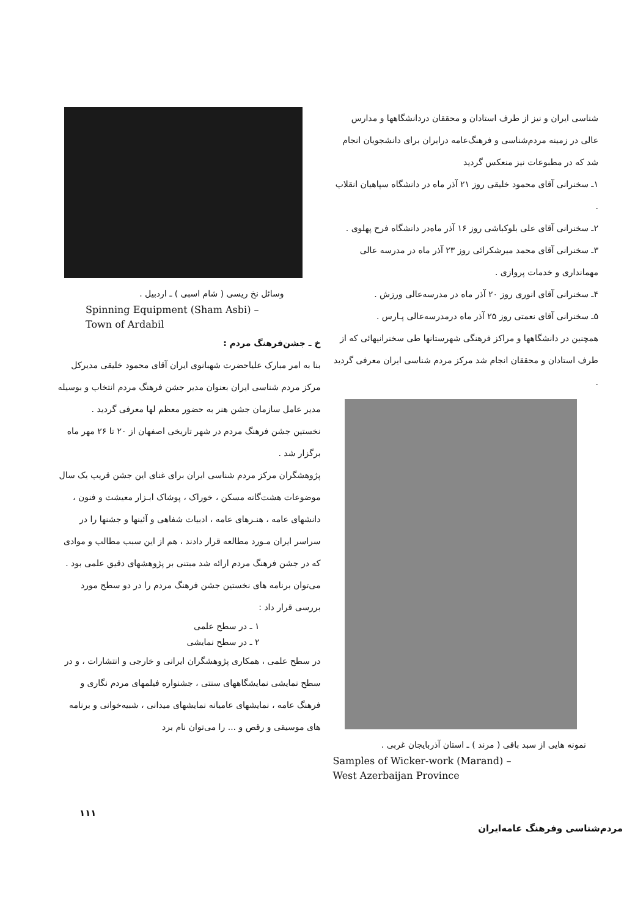شناسی ایران و نیز از طرف استادان و محققان دردانشگاهها و مدارس عالی در زمینه‌ مردم‌شناسی و فرهنگ‌عامه درایران برای دانشجویان انجام شد که در مطبوعات نیز منعکس گردید
۱ـ سخنرانی آقای محمود خلیقی روز ۲۱ آذر ماه در دانشگاه سپاهیان انقلاب .
۲ـ سخنرانی آقای علی بلوکباشی روز ۱۶ آذر ماه‌در دانشگاه فرح پهلوی .
۳ـ سخنرانی آقای محمد میرشکرائی روز ۲۳ آذر ماه در مدرسه عالی مهمانداری و خدمات پروازی .
۴ـ سخنرانی آقای انوری روز ۲۰ آذر ماه در مدرسه‌عالی ورزش .
۵ـ سخنرانی آقای نعمتی روز ۲۵ آذر ماه درمدرسه‌عالی پـارس .
همچنین در دانشگاهها و مراکز فرهنگی شهرستانها طی سخنرانیهائی که از طرف استادان و محققان انجام شد مرکز مردم شناسی ایران معرفی گردید .
نمونه هایی از سبد بافی ( مرند ) ـ استان آذربایجان غربی .
Samples of Wicker-work (Marand) –
West Azerbaijan Province
وسائل نخ ریسی ( شام اسبی ) ـ اردبیل .
Spinning Equipment (Sham Asbi) –
Town of Ardabil
خ ـ جشن‌فرهنگ مردم :
بنا به امر مبارک علیاحضرت شهبانوی ایران آقای محمود خلیقی مدیرکل مرکز مردم شناسی ایران بعنوان مدیر جشن فرهنگ مردم انتخاب و بوسیله‌ مدیر عامل سازمان جشن هنر به حضور معظم لها معرفی گردید .
نخستین جشن فرهنگ مردم در شهر تاریخی اصفهان از ۲۰ تا ۲۶ مهر ماه برگزار شد .
پژوهشگران مرکز مردم شناسی ایران برای غنای این جشن قریب یک سال موضوعات هشت‌گانه‌ مسکن ، خوراک ، پوشاک ابـزار معیشت و فنون ، دانشهای عامه ، هنـرهای عامه ، ادبیات شفاهی و آئینها و جشنها را در سراسر ایران مـورد مطالعه قرار دادند ، هم از این سبب مطالب و موادی که در جشن فرهنگ مردم ارائه شد مبتنی بر پژوهشهای دقیق علمی بود .
می‌توان برنامه های نخستین جشن فرهنگ مردم را در دو سطح مورد بررسی قرار داد :
۱ ـ در سطح علمی
۲ ـ در سطح نمایشی
در سطح علمی ، همکاری پژوهشگران ایرانی و خارجی و انتشارات ، و در سطح نمایشی نمایشگاههای سنتی ، جشنواره فیلمهای مردم نگاری و فرهنگ عامه ، نمایشهای عامیانه نمایشهای میدانی ، شبیه‌خوانی و برنامه های موسیقی و رقص و ... را می‌توان نام برد
۱۱۱ مردم‌شناسی وفرهنگ عامه‌ایران